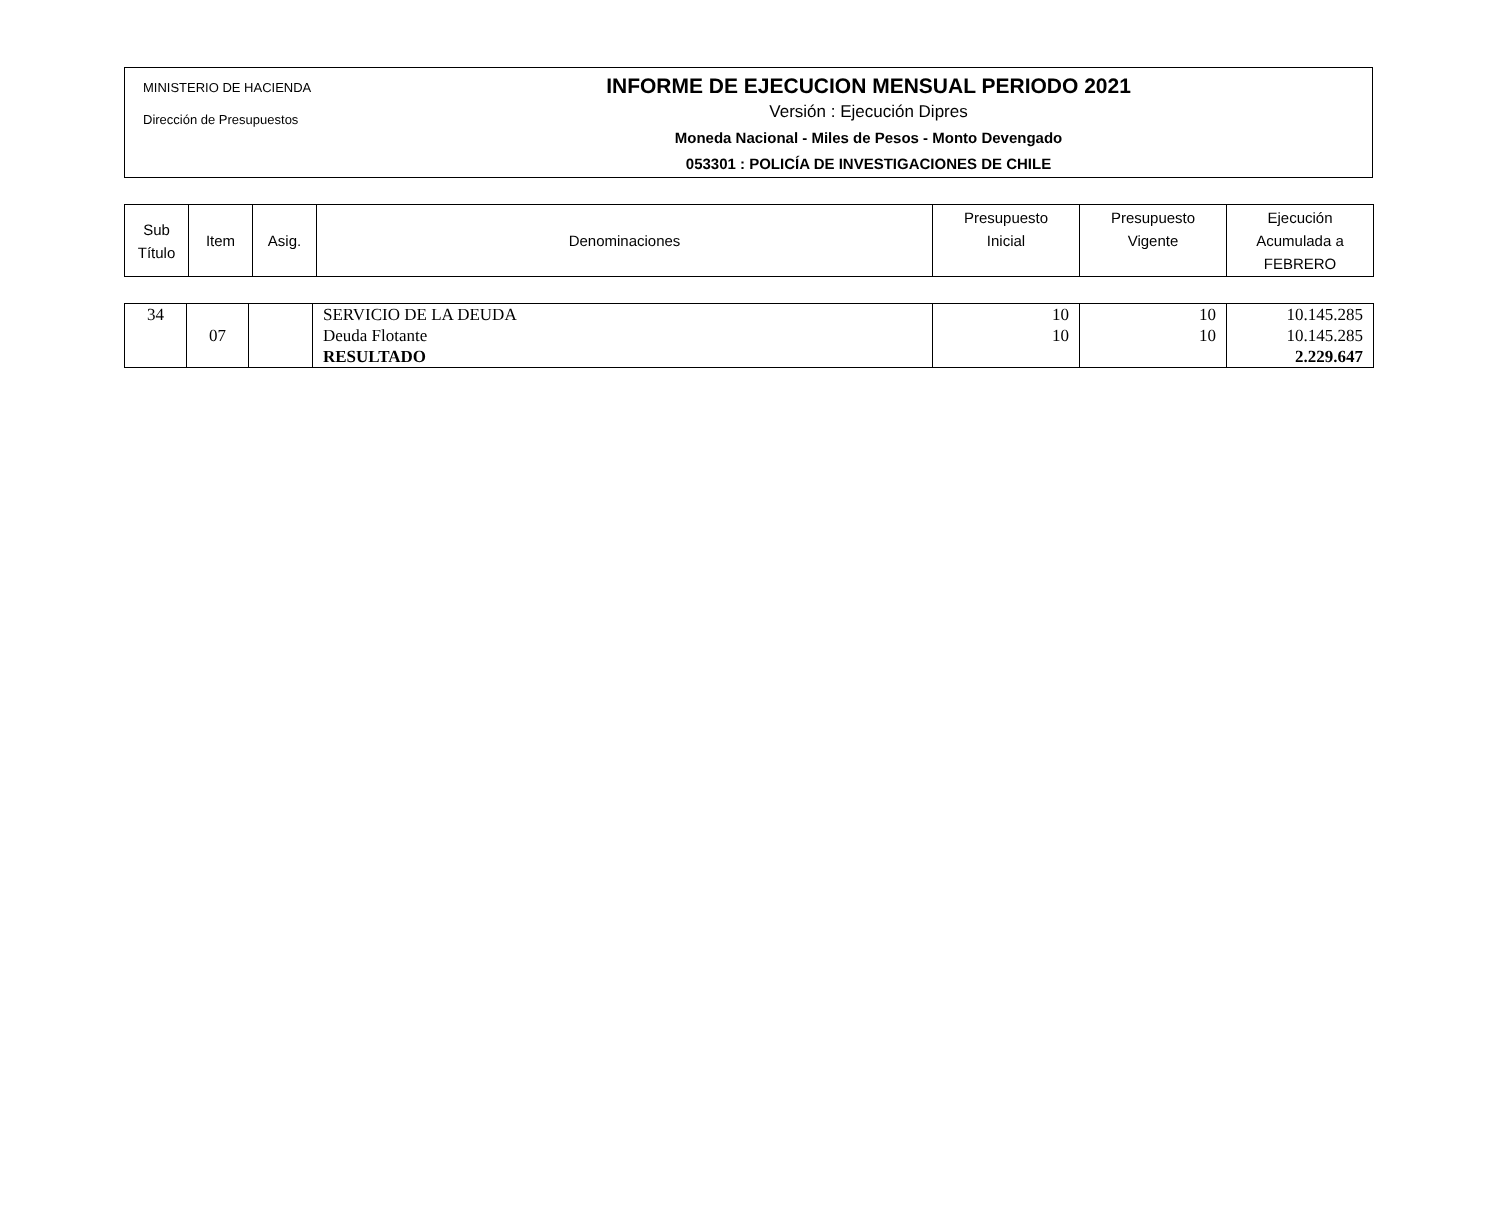MINISTERIO DE HACIENDA
Dirección de Presupuestos
INFORME DE EJECUCION MENSUAL PERIODO 2021
Versión : Ejecución Dipres
Moneda Nacional - Miles de Pesos - Monto Devengado
053301 : POLICÍA DE INVESTIGACIONES DE CHILE
| Sub Título | Item | Asig. | Denominaciones | Presupuesto Inicial | Presupuesto Vigente | Ejecución Acumulada a FEBRERO |
| 34 | | | SERVICIO DE LA DEUDA | 10 | 10 | 10.145.285 |
| | 07 | | Deuda Flotante | 10 | 10 | 10.145.285 |
| | | | RESULTADO | | | 2.229.647 |